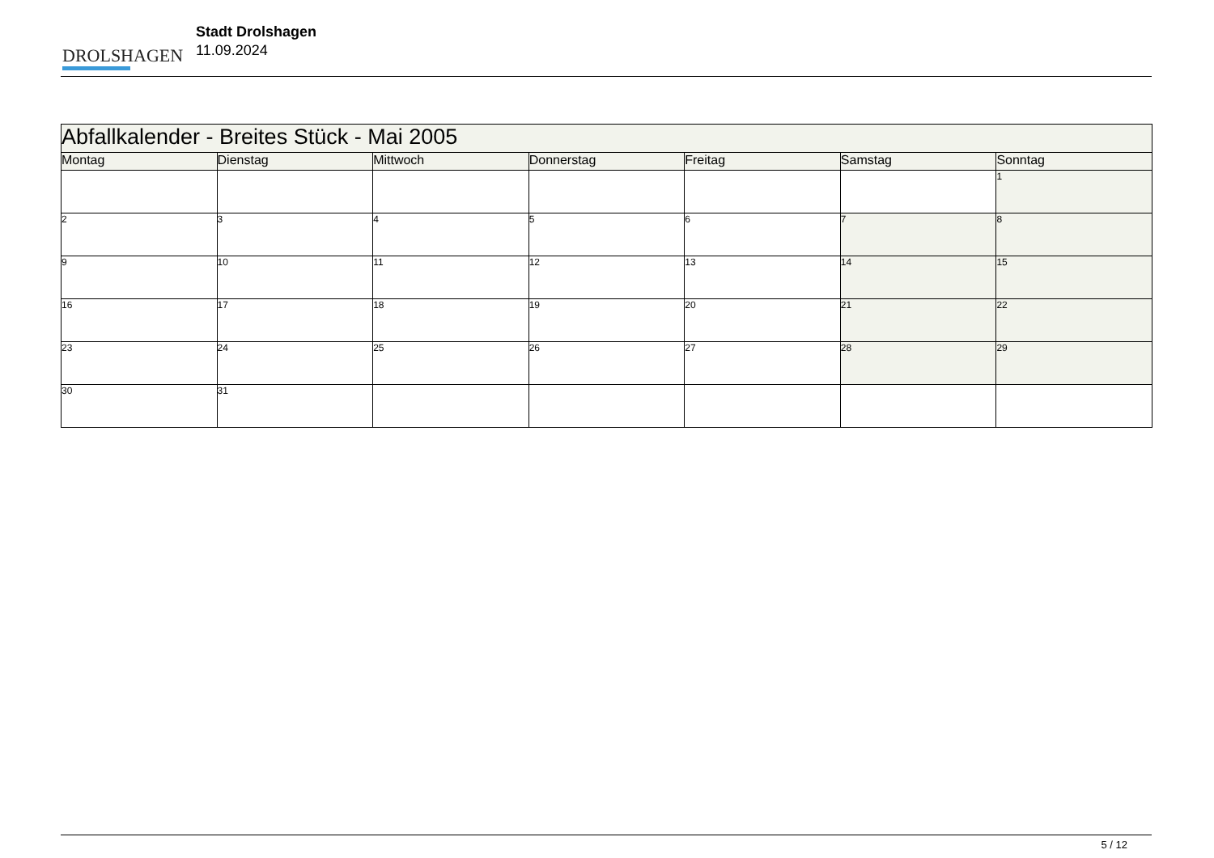DROLSHAGEN
Stadt Drolshagen
11.09.2024
| Abfallkalender - Breites Stück - Mai 2005 | | | | | | |
| Montag | Dienstag | Mittwoch | Donnerstag | Freitag | Samstag | Sonntag |
| | | | | | | 1 |
| 2 | 3 | 4 | 5 | 6 | 7 | 8 |
| 9 | 10 | 11 | 12 | 13 | 14 | 15 |
| 16 | 17 | 18 | 19 | 20 | 21 | 22 |
| 23 | 24 | 25 | 26 | 27 | 28 | 29 |
| 30 | 31 | | | | | |
5 / 12